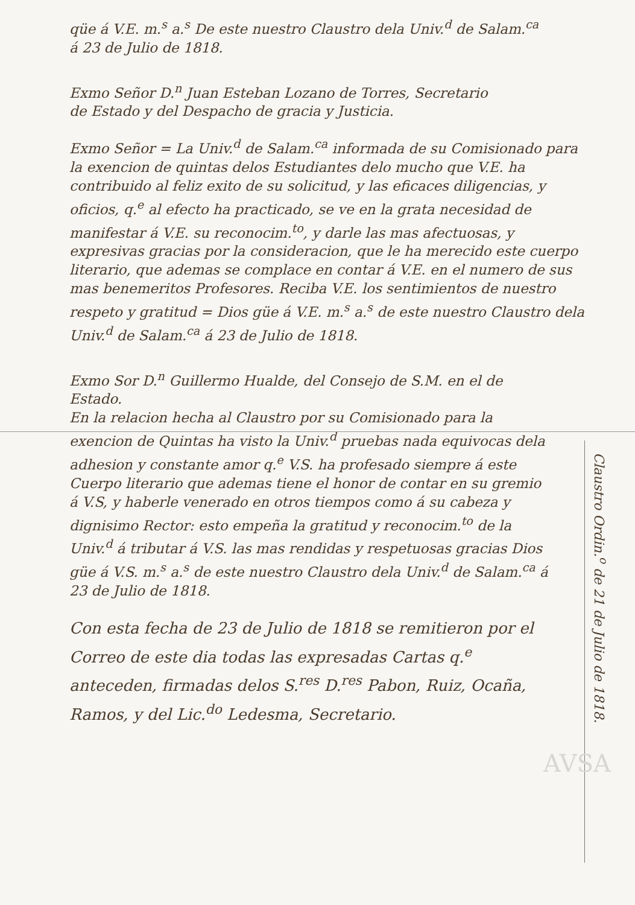qüe á V.E. m.<sup>s</sup> a.<sup>s</sup> De este nuestro Claustro dela Univ.<sup>d</sup> de Salam.<sup>ca</sup>
á 23 de Julio de 1818.
Exmo Señor D.<sup>n</sup> Juan Esteban Lozano de Torres, Secretario
de Estado y del Despacho de gracia y Justicia.
Exmo Señor = La Univ.<sup>d</sup> de Salam.<sup>ca</sup> informada de su Comisionado para la exencion de quintas delos Estudiantes delo mucho que V.E. ha contribuido al feliz exito de su solicitud, y las eficaces diligencias, y oficios, q.<sup>e</sup> al efecto ha practicado, se ve en la grata necesidad de manifestar á V.E. su reconocim.<sup>to</sup>, y darle las mas afectuosas, y expresivas gracias por la consideracion, que le ha merecido este cuerpo literario, que ademas se complace en contar á V.E. en el numero de sus mas benemeritos Profesores. Reciba V.E. los sentimientos de nuestro respeto y gratitud = Dios güe á V.E. m.<sup>s</sup> a.<sup>s</sup> de este nuestro Claustro dela Univ.<sup>d</sup> de Salam.<sup>ca</sup> á 23 de Julio de 1818.
Exmo Sor D.<sup>n</sup> Guillermo Hualde, del Consejo de S.M. en el de Estado.
En la relacion hecha al Claustro por su Comisionado para la exencion de Quintas ha visto la Univ.<sup>d</sup> pruebas nada equivocas dela adhesion y constante amor q.<sup>e</sup> V.S. ha profesado siempre á este Cuerpo literario que ademas tiene el honor de contar en su gremio á V.S, y haberle venerado en otros tiempos como á su cabeza y dignisimo Rector: esto empeña la gratitud y reconocim.<sup>to</sup> de la Univ.<sup>d</sup> á tributar á V.S. las mas rendidas y respetuosas gracias Dios güe á V.S. m.<sup>s</sup> a.<sup>s</sup> de este nuestro Claustro dela Univ.<sup>d</sup> de Salam.<sup>ca</sup> á 23 de Julio de 1818.
Con esta fecha de 23 de Julio de 1818 se remitieron por el Correo de este dia todas las expresadas Cartas q.<sup>e</sup> anteceden, firmadas delos S.<sup>res</sup> D.<sup>res</sup> Pabon, Ruiz, Ocaña, Ramos, y del Lic.<sup>do</sup> Ledesma, Secretario.
Claustro Ordin.<sup>o</sup> de 21 de Julio de 1818.
AVSA